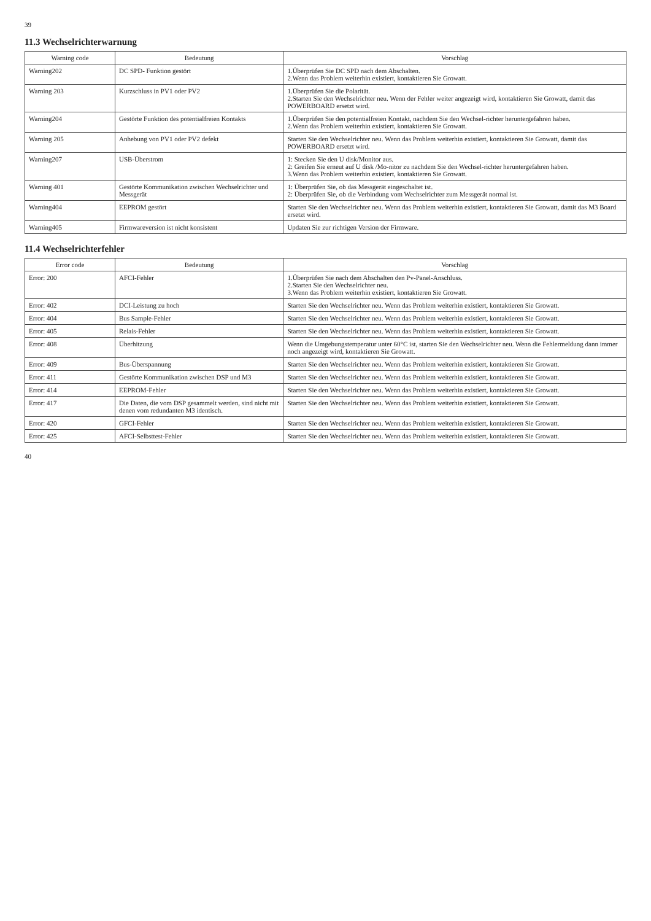39
11.3 Wechselrichterwarnung
| Warning code | Bedeutung | Vorschlag |
| --- | --- | --- |
| Warning202 | DC SPD- Funktion gestört | 1.Überprüfen Sie DC SPD nach dem Abschalten. 2.Wenn das Problem weiterhin existiert, kontaktieren Sie Growatt. |
| Warning 203 | Kurzschluss in PV1 oder PV2 | 1.Überprüfen Sie die Polarität. 2.Starten Sie den Wechselrichter neu. Wenn der Fehler weiter angezeigt wird, kontaktieren Sie Growatt, damit das POWERBOARD ersetzt wird. |
| Warning204 | Gestörte Funktion des potentialfreien Kontakts | 1.Überprüfen Sie den potentialfreien Kontakt, nachdem Sie den Wechsel-richter heruntergefahren haben. 2.Wenn das Problem weiterhin existiert, kontaktieren Sie Growatt. |
| Warning 205 | Anhebung von PV1 oder PV2 defekt | Starten Sie den Wechselrichter neu. Wenn das Problem weiterhin existiert, kontaktieren Sie Growatt, damit das POWERBOARD ersetzt wird. |
| Warning207 | USB-Überstrom | 1: Stecken Sie den U disk/Monitor aus. 2: Greifen Sie erneut auf U disk /Mo-nitor zu nachdem Sie den Wechsel-richter heruntergefahren haben. 3.Wenn das Problem weiterhin existiert, kontaktieren Sie Growatt. |
| Warning 401 | Gestörte Kommunikation zwischen Wechselrichter und Messgerät | 1: Überprüfen Sie, ob das Messgerät eingeschaltet ist. 2: Überprüfen Sie, ob die Verbindung vom Wechselrichter zum Messgerät normal ist. |
| Warning404 | EEPROM gestört | Starten Sie den Wechselrichter neu. Wenn das Problem weiterhin existiert, kontaktieren Sie Growatt, damit das M3 Board ersetzt wird. |
| Warning405 | Firmwareversion ist nicht konsistent | Updaten Sie zur richtigen Version der Firmware. |
11.4 Wechselrichterfehler
| Error code | Bedeutung | Vorschlag |
| --- | --- | --- |
| Error: 200 | AFCI-Fehler | 1.Überprüfen Sie nach dem Abschalten den Pv-Panel-Anschluss. 2.Starten Sie den Wechselrichter neu. 3.Wenn das Problem weiterhin existiert, kontaktieren Sie Growatt. |
| Error: 402 | DCI-Leistung zu hoch | Starten Sie den Wechselrichter neu. Wenn das Problem weiterhin existiert, kontaktieren Sie Growatt. |
| Error: 404 | Bus Sample-Fehler | Starten Sie den Wechselrichter neu. Wenn das Problem weiterhin existiert, kontaktieren Sie Growatt. |
| Error: 405 | Relais-Fehler | Starten Sie den Wechselrichter neu. Wenn das Problem weiterhin existiert, kontaktieren Sie Growatt. |
| Error: 408 | Überhitzung | Wenn die Umgebungstemperatur unter 60°C ist, starten Sie den Wechselrichter neu. Wenn die Fehlermeldung dann immer noch angezeigt wird, kontaktieren Sie Growatt. |
| Error: 409 | Bus-Überspannung | Starten Sie den Wechselrichter neu. Wenn das Problem weiterhin existiert, kontaktieren Sie Growatt. |
| Error: 411 | Gestörte Kommunikation zwischen DSP und M3 | Starten Sie den Wechselrichter neu. Wenn das Problem weiterhin existiert, kontaktieren Sie Growatt. |
| Error: 414 | EEPROM-Fehler | Starten Sie den Wechselrichter neu. Wenn das Problem weiterhin existiert, kontaktieren Sie Growatt. |
| Error: 417 | Die Daten, die vom DSP gesammelt werden, sind nicht mit denen vom redundanten M3 identisch. | Starten Sie den Wechselrichter neu. Wenn das Problem weiterhin existiert, kontaktieren Sie Growatt. |
| Error: 420 | GFCI-Fehler | Starten Sie den Wechselrichter neu. Wenn das Problem weiterhin existiert, kontaktieren Sie Growatt. |
| Error: 425 | AFCI-Selbsttest-Fehler | Starten Sie den Wechselrichter neu. Wenn das Problem weiterhin existiert, kontaktieren Sie Growatt. |
40